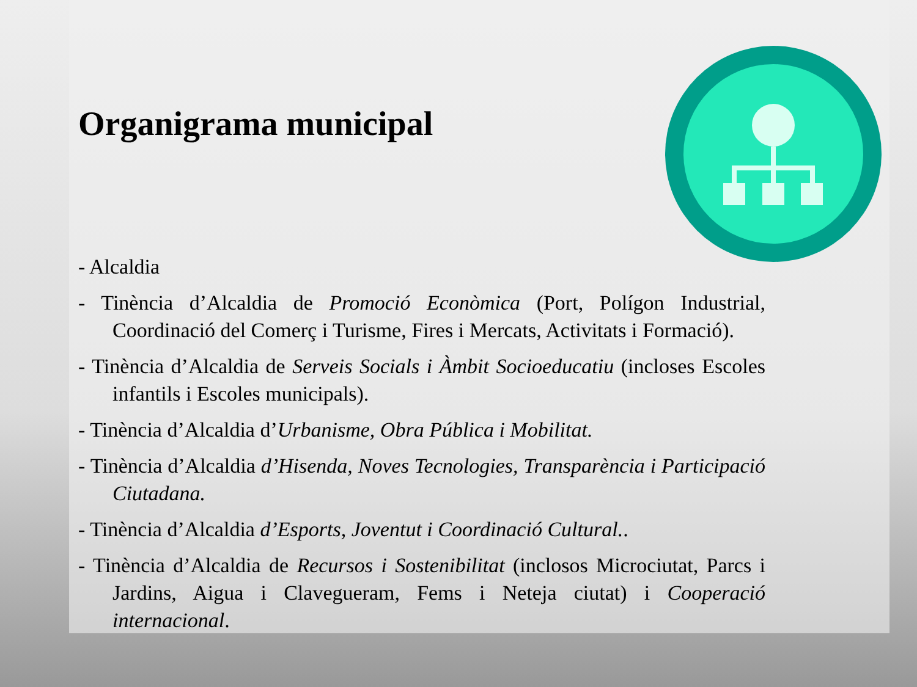Organigrama municipal
- Alcaldia
- Tinència d’Alcaldia de Promoció Econòmica (Port, Polígon Industrial, Coordinació del Comerç i Turisme, Fires i Mercats, Activitats i Formació).
- Tinència d’Alcaldia de Serveis Socials i Àmbit Socioeducatiu (incloses Escoles infantils i Escoles municipals).
- Tinència d’Alcaldia d’Urbanisme, Obra Pública i Mobilitat.
- Tinència d’Alcaldia d’Hisenda, Noves Tecnologies, Transparència i Participació Ciutadana.
- Tinència d’Alcaldia d’Esports, Joventut i Coordinació Cultural..
- Tinència d’Alcaldia de Recursos i Sostenibilitat (inclosos Microciutat, Parcs i Jardins, Aigua i Clavegueram, Fems i Neteja ciutat) i Cooperació internacional.